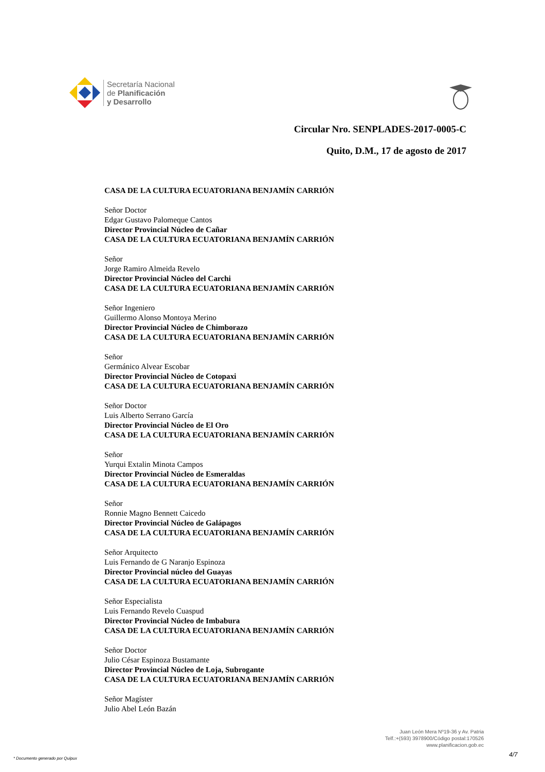Secretaría Nacional
de Planificación
y Desarrollo
Circular Nro. SENPLADES-2017-0005-C
Quito, D.M., 17 de agosto de 2017
CASA DE LA CULTURA ECUATORIANA BENJAMÍN CARRIÓN
Señor Doctor
Edgar Gustavo Palomeque Cantos
Director Provincial Núcleo de Cañar
CASA DE LA CULTURA ECUATORIANA BENJAMÍN CARRIÓN
Señor
Jorge Ramiro Almeida Revelo
Director Provincial Núcleo del Carchi
CASA DE LA CULTURA ECUATORIANA BENJAMÍN CARRIÓN
Señor Ingeniero
Guillermo Alonso Montoya Merino
Director Provincial Núcleo de Chimborazo
CASA DE LA CULTURA ECUATORIANA BENJAMÍN CARRIÓN
Señor
Germánico Alvear Escobar
Director Provincial Núcleo de Cotopaxi
CASA DE LA CULTURA ECUATORIANA BENJAMÍN CARRIÓN
Señor Doctor
Luis Alberto Serrano García
Director Provincial Núcleo de El Oro
CASA DE LA CULTURA ECUATORIANA BENJAMÍN CARRIÓN
Señor
Yurqui Extalin Minota Campos
Director Provincial Núcleo de Esmeraldas
CASA DE LA CULTURA ECUATORIANA BENJAMÍN CARRIÓN
Señor
Ronnie Magno Bennett Caicedo
Director Provincial Núcleo de Galápagos
CASA DE LA CULTURA ECUATORIANA BENJAMÍN CARRIÓN
Señor Arquitecto
Luis Fernando de G Naranjo Espinoza
Director Provincial núcleo del Guayas
CASA DE LA CULTURA ECUATORIANA BENJAMÍN CARRIÓN
Señor Especialista
Luis Fernando Revelo Cuaspud
Director Provincial Núcleo de Imbabura
CASA DE LA CULTURA ECUATORIANA BENJAMÍN CARRIÓN
Señor Doctor
Julio César Espinoza Bustamante
Director Provincial Núcleo de Loja, Subrogante
CASA DE LA CULTURA ECUATORIANA BENJAMÍN CARRIÓN
Señor Magíster
Julio Abel León Bazán
Juan León Mera Nº19-36 y Av. Patria
Telf.:+(593) 3978900/Código postal:170526
www.planificacion.gob.ec
* Documento generado por Quipux
4/7